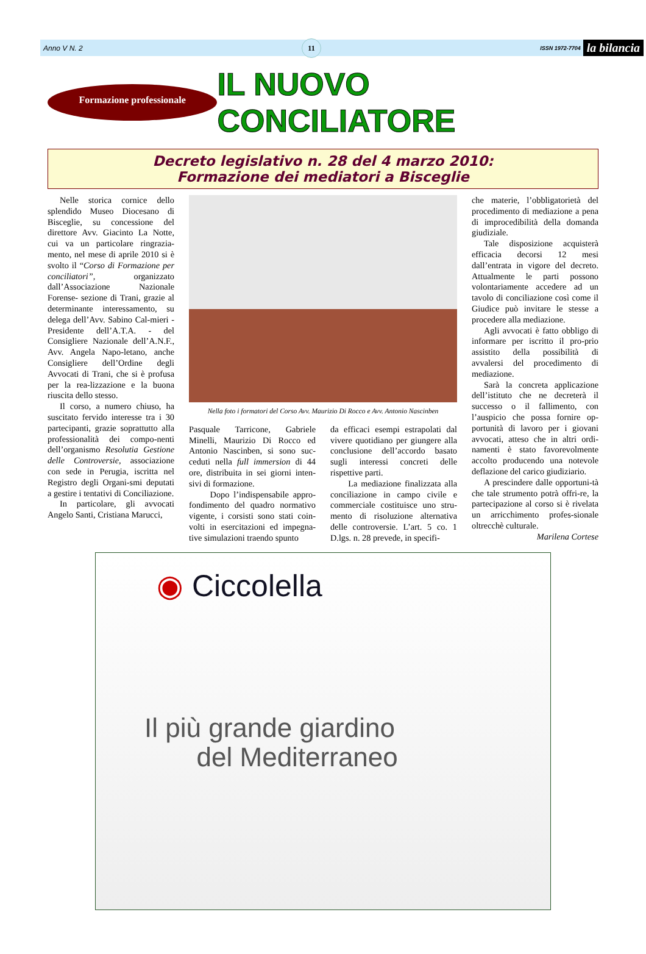Anno V N. 2 11 ISSN 1972-7704 la bilancia
Formazione professionale
IL NUOVO CONCILIATORE
Decreto legislativo n. 28 del 4 marzo 2010:
Formazione dei mediatori a Bisceglie
Nelle storica cornice dello splendido Museo Diocesano di Bisceglie, su concessione del direttore Avv. Giacinto La Notte, cui va un particolare ringrazia-mento, nel mese di aprile 2010 si è svolto il “Corso di Formazione per conciliatori”, organizzato dall’Associazione Nazionale Forense- sezione di Trani, grazie al determinante interessamento, su delega dell’Avv. Sabino Cal-mieri - Presidente dell’A.T.A. - del Consigliere Nazionale dell’A.N.F., Avv. Angela Napo-letano, anche Consigliere dell’Ordine degli Avvocati di Trani, che si è profusa per la rea-lizzazione e la buona riuscita dello stesso.
Il corso, a numero chiuso, ha suscitato fervido interesse tra i 30 partecipanti, grazie soprattutto alla professionalità dei compo-nenti dell’organismo Resolutia Gestione delle Controversie, associazione con sede in Perugia, iscritta nel Registro degli Organi-smi deputati a gestire i tentativi di Conciliazione.
In particolare, gli avvocati Angelo Santi, Cristiana Marucci,
Nella foto i formatori del Corso Avv. Maurizio Di Rocco e Avv. Antonio Nascinben
Pasquale Tarricone, Gabriele Minelli, Maurizio Di Rocco ed Antonio Nascinben, si sono suc-ceduti nella full immersion di 44 ore, distribuita in sei giorni inten-sivi di formazione.
Dopo l’indispensabile appro-fondimento del quadro normativo vigente, i corsisti sono stati coin-volti in esercitazioni ed impegna-tive simulazioni traendo spunto
da efficaci esempi estrapolati dal vivere quotidiano per giungere alla conclusione dell’accordo basato sugli interessi concreti delle rispettive parti.
La mediazione finalizzata alla conciliazione in campo civile e commerciale costituisce uno stru-mento di risoluzione alternativa delle controversie. L’art. 5 co. 1 D.lgs. n. 28 prevede, in specifi-
che materie, l’obbligatorietà del procedimento di mediazione a pena di improcedibilità della domanda giudiziale.
Tale disposizione acquisterà efficacia decorsi 12 mesi dall’entrata in vigore del decreto. Attualmente le parti possono volontariamente accedere ad un tavolo di conciliazione così come il Giudice può invitare le stesse a procedere alla mediazione.
Agli avvocati è fatto obbligo di informare per iscritto il pro-prio assistito della possibilità di avvalersi del procedimento di mediazione.
Sarà la concreta applicazione dell’istituto che ne decreterà il successo o il fallimento, con l’auspicio che possa fornire op-portunità di lavoro per i giovani avvocati, atteso che in altri ordi-namenti è stato favorevolmente accolto producendo una notevole deflazione del carico giudiziario.
A prescindere dalle opportuni-tà che tale strumento potrà offri-re, la partecipazione al corso si è rivelata un arricchimento profes-sionale oltrecchè culturale.
Marilena Cortese
◉ Ciccolella
Il più grande giardino
del Mediterraneo